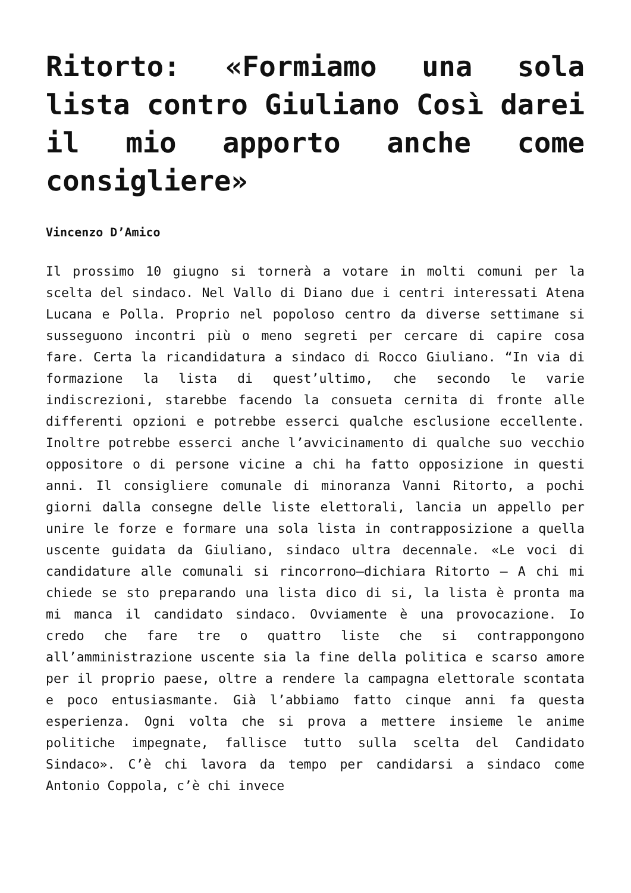Ritorto: «Formiamo una sola lista contro Giuliano Così darei il mio apporto anche come consigliere»
Vincenzo D’Amico
Il prossimo 10 giugno si tornerà a votare in molti comuni per la scelta del sindaco. Nel Vallo di Diano due i centri interessati Atena Lucana e Polla. Proprio nel popoloso centro da diverse settimane si susseguono incontri più o meno segreti per cercare di capire cosa fare. Certa la ricandidatura a sindaco di Rocco Giuliano. “In via di formazione la lista di quest’ultimo, che secondo le varie indiscrezioni, starebbe facendo la consueta cernita di fronte alle differenti opzioni e potrebbe esserci qualche esclusione eccellente. Inoltre potrebbe esserci anche l’avvicinamento di qualche suo vecchio oppositore o di persone vicine a chi ha fatto opposizione in questi anni. Il consigliere comunale di minoranza Vanni Ritorto, a pochi giorni dalla consegne delle liste elettorali, lancia un appello per unire le forze e formare una sola lista in contrapposizione a quella uscente guidata da Giuliano, sindaco ultra decennale. «Le voci di candidature alle comunali si rincorrono–dichiara Ritorto – A chi mi chiede se sto preparando una lista dico di si, la lista è pronta ma mi manca il candidato sindaco. Ovviamente è una provocazione. Io credo che fare tre o quattro liste che si contrappongono all’amministrazione uscente sia la fine della politica e scarso amore per il proprio paese, oltre a rendere la campagna elettorale scontata e poco entusiasmante. Già l’abbiamo fatto cinque anni fa questa esperienza. Ogni volta che si prova a mettere insieme le anime politiche impegnate, fallisce tutto sulla scelta del Candidato Sindaco». C’è chi lavora da tempo per candidarsi a sindaco come Antonio Coppola, c’è chi invece